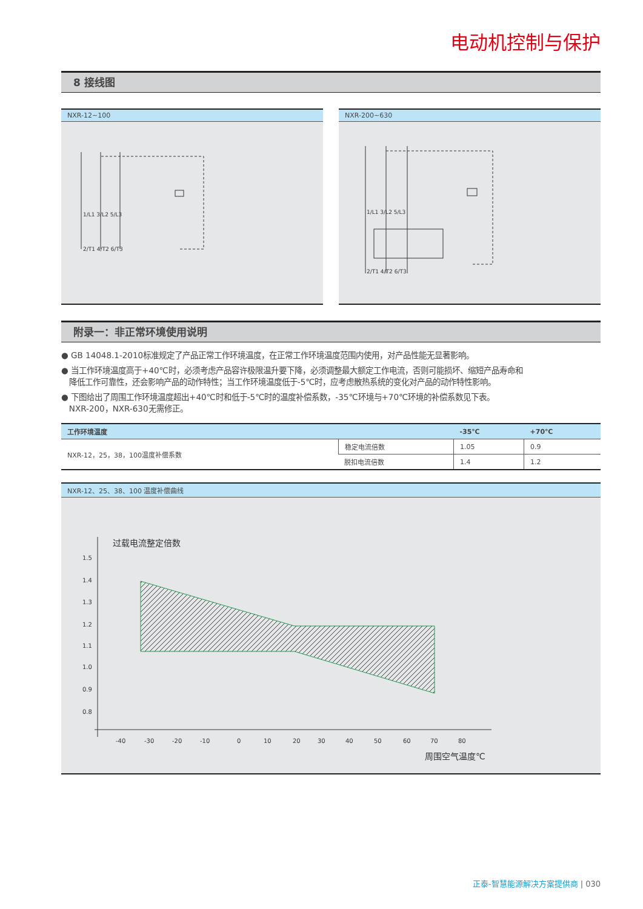电动机控制与保护
8 接线图
NXR-12~100
1/L1 3/L2 5/L3
2/T1 4/T2 6/T3
NXR-200~630
1/L1 3/L2 5/L3
2/T1 4/T2 6/T3
附录一：非正常环境使用说明
● GB 14048.1-2010标准规定了产品正常工作环境温度，在正常工作环境温度范围内使用，对产品性能无显著影响。
● 当工作环境温度高于+40℃时，必须考虑产品容许极限温升要下降，必须调整最大额定工作电流，否则可能损坏、缩短产品寿命和
降低工作可靠性，还会影响产品的动作特性；当工作环境温度低于-5℃时，应考虑散热系统的变化对产品的动作特性影响。
● 下图给出了周围工作环境温度超出+40℃时和低于-5℃时的温度补偿系数，-35℃环境与+70℃环境的补偿系数见下表。
NXR-200，NXR-630无需修正。
| 工作环境温度 | | -35℃ | +70℃ |
| --- | --- | --- | --- |
| NXR-12，25，38，100温度补偿系数 | 稳定电流倍数 | 1.05 | 0.9 |
| | 脱扣电流倍数 | 1.4 | 1.2 |
NXR-12、25、38、100 温度补偿曲线
过载电流整定倍数
1.5
1.4
1.3
1.2
1.1
1.0
0.9
0.8
-40
-30
-20
-10
0
10
20
30
40
50
60
70
80
周围空气温度℃
正泰-智慧能源解决方案提供商 | 030